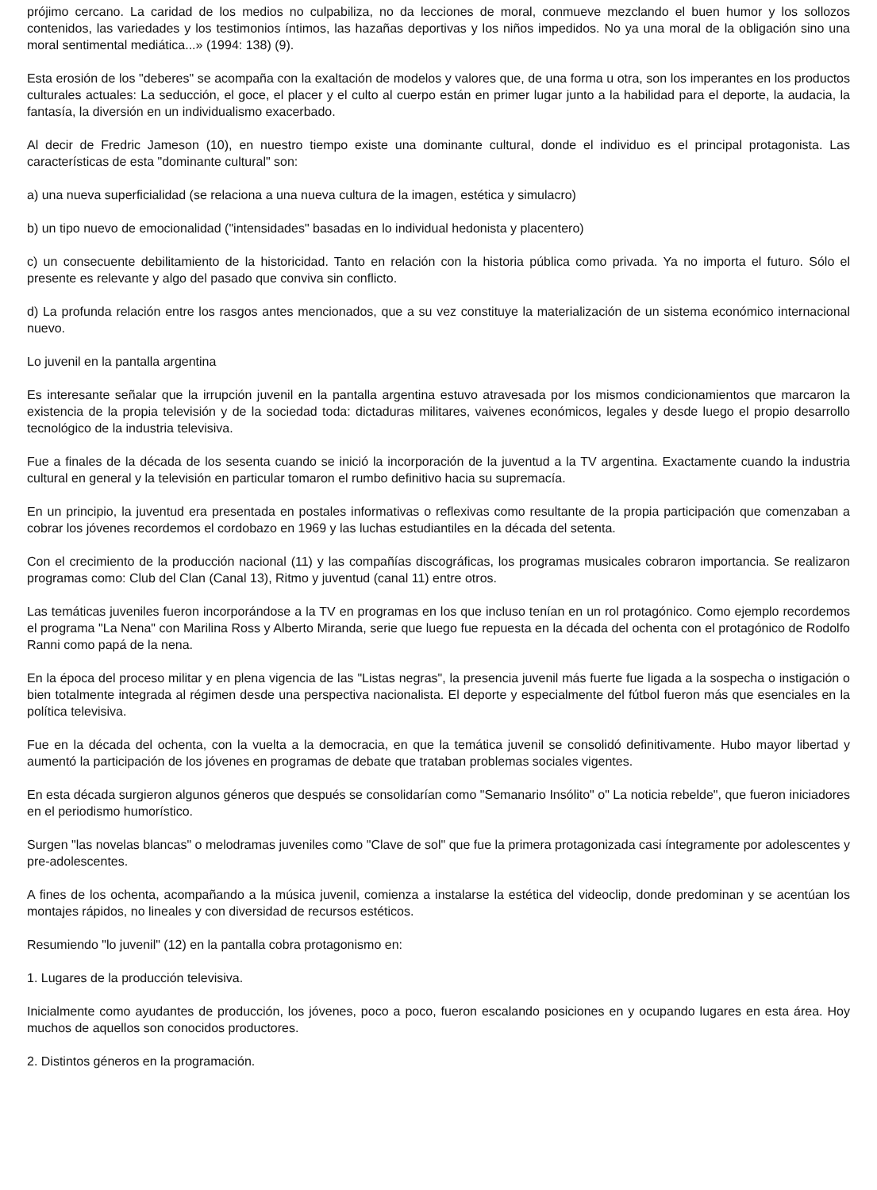prójimo cercano. La caridad de los medios no culpabiliza, no da lecciones de moral, conmueve mezclando el buen humor y los sollozos contenidos, las variedades y los testimonios íntimos, las hazañas deportivas y los niños impedidos. No ya una moral de la obligación sino una moral sentimental mediática...» (1994: 138) (9).
Esta erosión de los "deberes" se acompaña con la exaltación de modelos y valores que, de una forma u otra, son los imperantes en los productos culturales actuales: La seducción, el goce, el placer y el culto al cuerpo están en primer lugar junto a la habilidad para el deporte, la audacia, la fantasía, la diversión en un individualismo exacerbado.
Al decir de Fredric Jameson (10), en nuestro tiempo existe una dominante cultural, donde el individuo es el principal protagonista. Las características de esta "dominante cultural" son:
a) una nueva superficialidad (se relaciona a una nueva cultura de la imagen, estética y simulacro)
b) un tipo nuevo de emocionalidad ("intensidades" basadas en lo individual hedonista y placentero)
c) un consecuente debilitamiento de la historicidad. Tanto en relación con la historia pública como privada. Ya no importa el futuro. Sólo el presente es relevante y algo del pasado que conviva sin conflicto.
d) La profunda relación entre los rasgos antes mencionados, que a su vez constituye la materialización de un sistema económico internacional nuevo.
Lo juvenil en la pantalla argentina
Es interesante señalar que la irrupción juvenil en la pantalla argentina estuvo atravesada por los mismos condicionamientos que marcaron la existencia de la propia televisión y de la sociedad toda: dictaduras militares, vaivenes económicos, legales y desde luego el propio desarrollo tecnológico de la industria televisiva.
Fue a finales de la década de los sesenta cuando se inició la incorporación de la juventud a la TV argentina. Exactamente cuando la industria cultural en general y la televisión en particular tomaron el rumbo definitivo hacia su supremacía.
En un principio, la juventud era presentada en postales informativas o reflexivas como resultante de la propia participación que comenzaban a cobrar los jóvenes recordemos el cordobazo en 1969 y las luchas estudiantiles en la década del setenta.
Con el crecimiento de la producción nacional (11) y las compañías discográficas, los programas musicales cobraron importancia. Se realizaron programas como: Club del Clan (Canal 13), Ritmo y juventud (canal 11) entre otros.
Las temáticas juveniles fueron incorporándose a la TV en programas en los que incluso tenían en un rol protagónico. Como ejemplo recordemos el programa "La Nena" con Marilina Ross y Alberto Miranda, serie que luego fue repuesta en la década del ochenta con el protagónico de Rodolfo Ranni como papá de la nena.
En la época del proceso militar y en plena vigencia de las "Listas negras", la presencia juvenil más fuerte fue ligada a la sospecha o instigación o bien totalmente integrada al régimen desde una perspectiva nacionalista. El deporte y especialmente del fútbol fueron más que esenciales en la política televisiva.
Fue en la década del ochenta, con la vuelta a la democracia, en que la temática juvenil se consolidó definitivamente. Hubo mayor libertad y aumentó la participación de los jóvenes en programas de debate que trataban problemas sociales vigentes.
En esta década surgieron algunos géneros que después se consolidarían como "Semanario Insólito" o" La noticia rebelde", que fueron iniciadores en el periodismo humorístico.
Surgen "las novelas blancas" o melodramas juveniles como "Clave de sol" que fue la primera protagonizada casi íntegramente por adolescentes y pre-adolescentes.
A fines de los ochenta, acompañando a la música juvenil, comienza a instalarse la estética del videoclip, donde predominan y se acentúan los montajes rápidos, no lineales y con diversidad de recursos estéticos.
Resumiendo "lo juvenil" (12) en la pantalla cobra protagonismo en:
1. Lugares de la producción televisiva.
Inicialmente como ayudantes de producción, los jóvenes, poco a poco, fueron escalando posiciones en y ocupando lugares en esta área. Hoy muchos de aquellos son conocidos productores.
2. Distintos géneros en la programación.